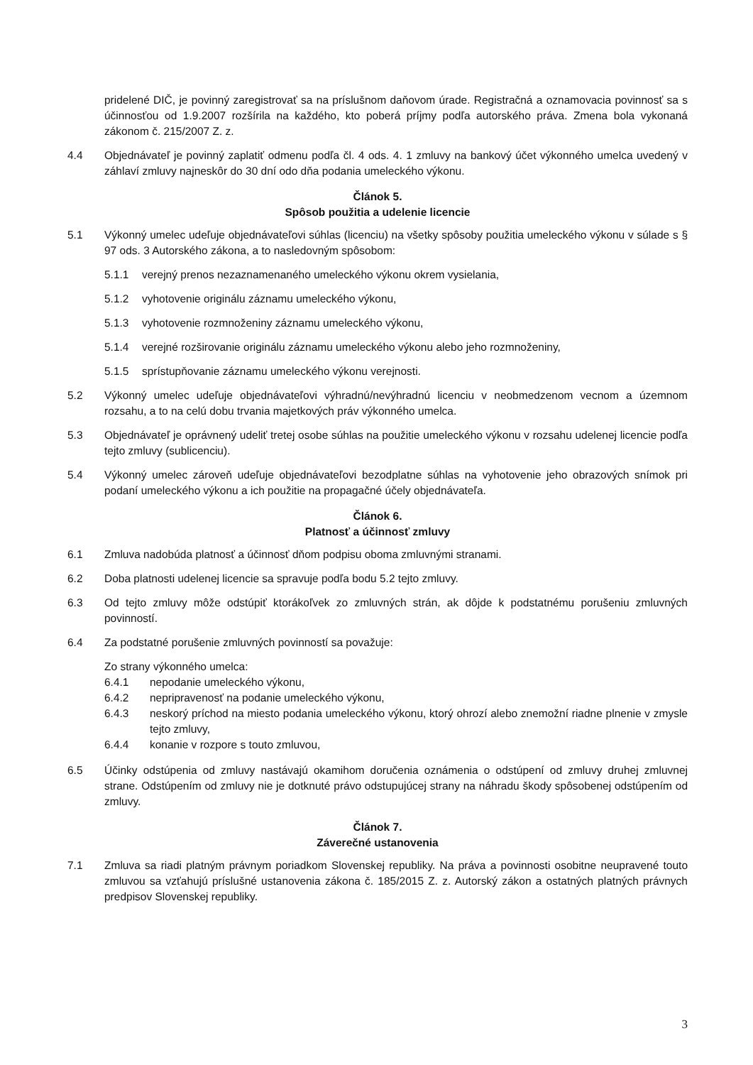pridelené DIČ, je povinný zaregistrovať sa na príslušnom daňovom úrade. Registračná a oznamovacia povinnosť sa s účinnosťou od 1.9.2007 rozšírila na každého, kto poberá príjmy podľa autorského práva. Zmena bola vykonaná zákonom č. 215/2007 Z. z.
4.4 Objednávateľ je povinný zaplatiť odmenu podľa čl. 4 ods. 4. 1 zmluvy na bankový účet výkonného umelca uvedený v záhlaví zmluvy najneskôr do 30 dní odo dňa podania umeleckého výkonu.
Článok 5.
Spôsob použitia a udelenie licencie
5.1 Výkonný umelec udeľuje objednávateľovi súhlas (licenciu) na všetky spôsoby použitia umeleckého výkonu v súlade s § 97 ods. 3 Autorského zákona, a to nasledovným spôsobom:
5.1.1 verejný prenos nezaznamenaného umeleckého výkonu okrem vysielania,
5.1.2 vyhotovenie originálu záznamu umeleckého výkonu,
5.1.3 vyhotovenie rozmnoženiny záznamu umeleckého výkonu,
5.1.4 verejné rozširovanie originálu záznamu umeleckého výkonu alebo jeho rozmnoženiny,
5.1.5 sprístupňovanie záznamu umeleckého výkonu verejnosti.
5.2 Výkonný umelec udeľuje objednávateľovi výhradnú/nevýhradnú licenciu v neobmedzenom vecnom a územnom rozsahu, a to na celú dobu trvania majetkových práv výkonného umelca.
5.3 Objednávateľ je oprávnený udeliť tretej osobe súhlas na použitie umeleckého výkonu v rozsahu udelenej licencie podľa tejto zmluvy (sublicenciu).
5.4 Výkonný umelec zároveň udeľuje objednávateľovi bezodplatne súhlas na vyhotovenie jeho obrazových snímok pri podaní umeleckého výkonu a ich použitie na propagačné účely objednávateľa.
Článok 6.
Platnosť a účinnosť zmluvy
6.1 Zmluva nadobúda platnosť a účinnosť dňom podpisu oboma zmluvnými stranami.
6.2 Doba platnosti udelenej licencie sa spravuje podľa bodu 5.2 tejto zmluvy.
6.3 Od tejto zmluvy môže odstúpiť ktorákoľvek zo zmluvných strán, ak dôjde k podstatnému porušeniu zmluvných povinností.
6.4 Za podstatné porušenie zmluvných povinností sa považuje:
Zo strany výkonného umelca:
6.4.1 nepodanie umeleckého výkonu,
6.4.2 nepripravenosť na podanie umeleckého výkonu,
6.4.3 neskorý príchod na miesto podania umeleckého výkonu, ktorý ohrozí alebo znemožní riadne plnenie v zmysle tejto zmluvy,
6.4.4 konanie v rozpore s touto zmluvou,
6.5 Účinky odstúpenia od zmluvy nastávajú okamihom doručenia oznámenia o odstúpení od zmluvy druhej zmluvnej strane. Odstúpením od zmluvy nie je dotknuté právo odstupujúcej strany na náhradu škody spôsobenej odstúpením od zmluvy.
Článok 7.
Záverečné ustanovenia
7.1 Zmluva sa riadi platným právnym poriadkom Slovenskej republiky. Na práva a povinnosti osobitne neupravené touto zmluvou sa vzťahujú príslušné ustanovenia zákona č. 185/2015 Z. z. Autorský zákon a ostatných platných právnych predpisov Slovenskej republiky.
3